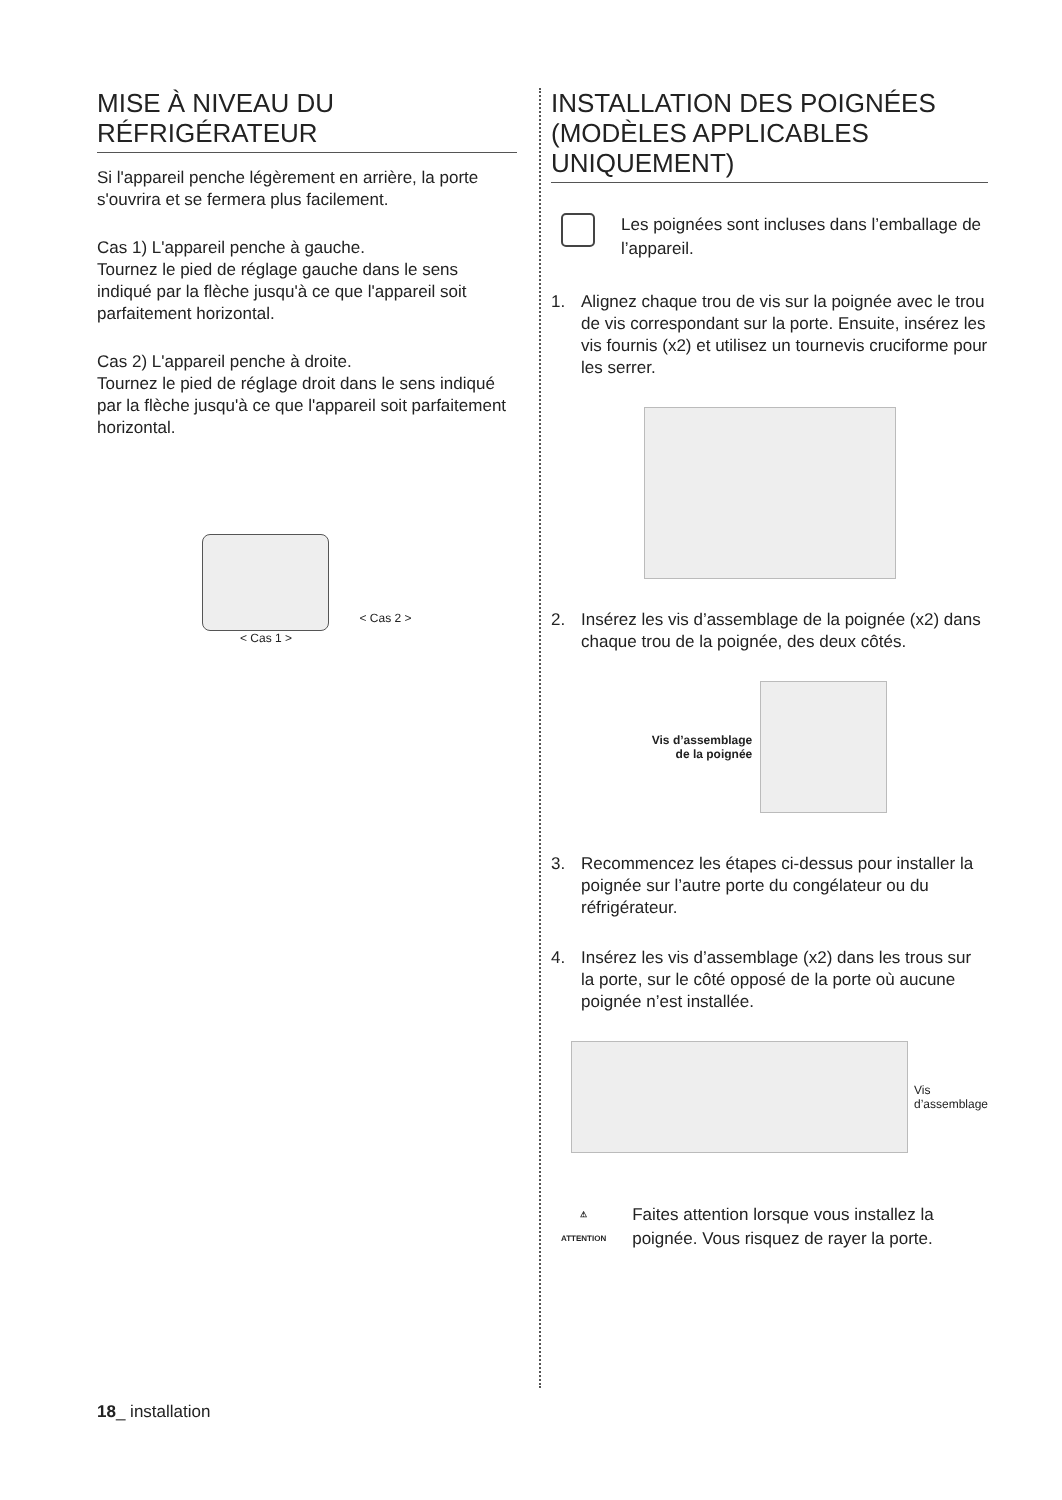MISE À NIVEAU DU RÉFRIGÉRATEUR
Si l'appareil penche légèrement en arrière, la porte s'ouvrira et se fermera plus facilement.
Cas 1) L'appareil penche à gauche.
Tournez le pied de réglage gauche dans le sens indiqué par la flèche jusqu'à ce que l'appareil soit parfaitement horizontal.
Cas 2) L'appareil penche à droite.
Tournez le pied de réglage droit dans le sens indiqué par la flèche jusqu'à ce que l'appareil soit parfaitement horizontal.
< Cas 1 >
< Cas 2 >
INSTALLATION DES POIGNÉES (MODÈLES APPLICABLES UNIQUEMENT)
Les poignées sont incluses dans l’emballage de l’appareil.
1. Alignez chaque trou de vis sur la poignée avec le trou de vis correspondant sur la porte. Ensuite, insérez les vis fournis (x2) et utilisez un tournevis cruciforme pour les serrer.
2. Insérez les vis d’assemblage de la poignée (x2) dans chaque trou de la poignée, des deux côtés.
Vis d’assemblage
de la poignée
3. Recommencez les étapes ci-dessus pour installer la poignée sur l’autre porte du congélateur ou du réfrigérateur.
4. Insérez les vis d’assemblage (x2) dans les trous sur la porte, sur le côté opposé de la porte où aucune poignée n’est installée.
Vis
d’assemblage
⚠
ATTENTION
Faites attention lorsque vous installez la poignée. Vous risquez de rayer la porte.
18_ installation